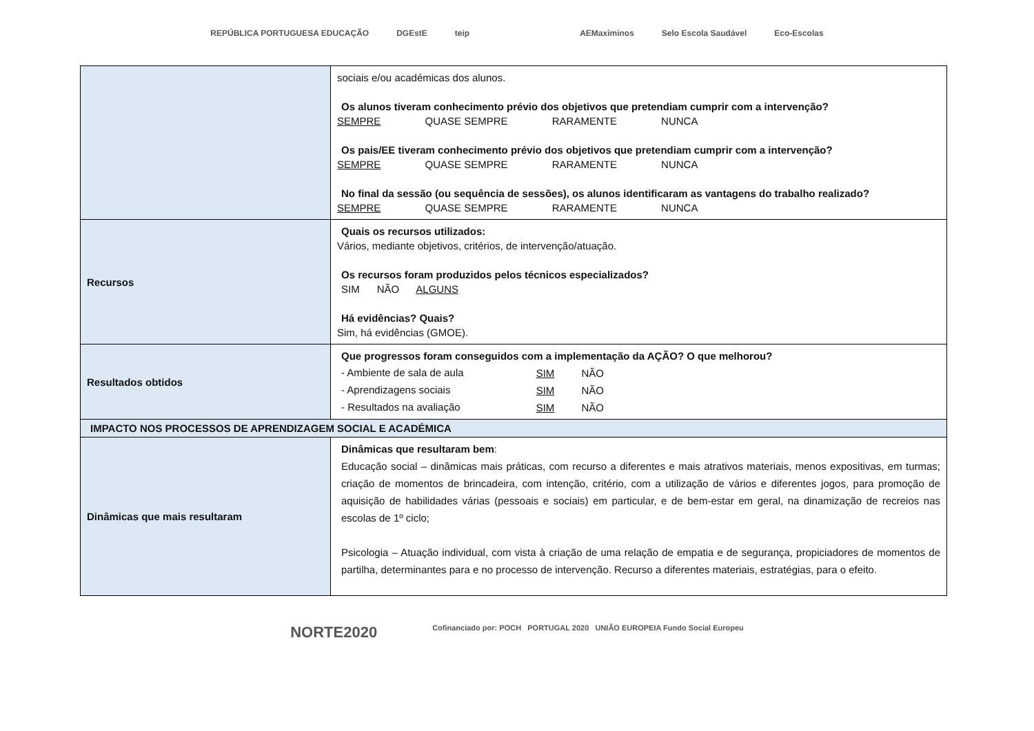REPÚBLICA PORTUGUESA EDUCAÇÃO DGEstE teip AEMaximinos Selo Escola Saudável Eco-Escolas
| | sociais e/ou académicas dos alunos. Os alunos tiveram conhecimento prévio dos objetivos que pretendiam cumprir com a intervenção? SEMPRE QUASE SEMPRE RARAMENTE NUNCA Os pais/EE tiveram conhecimento prévio dos objetivos que pretendiam cumprir com a intervenção? SEMPRE QUASE SEMPRE RARAMENTE NUNCA No final da sessão (ou sequência de sessões), os alunos identificaram as vantagens do trabalho realizado? SEMPRE QUASE SEMPRE RARAMENTE NUNCA |
| Recursos | Quais os recursos utilizados: Vários, mediante objetivos, critérios, de intervenção/atuação. Os recursos foram produzidos pelos técnicos especializados? SIM NÃO ALGUNS Há evidências? Quais? Sim, há evidências (GMOE). |
| Resultados obtidos | Que progressos foram conseguidos com a implementação da AÇÃO? O que melhorou? / - Ambiente de sala de aula / SIM / NÃO / / - Aprendizagens sociais / SIM / NÃO / / - Resultados na avaliação / SIM / NÃO / |
| IMPACTO NOS PROCESSOS DE APRENDIZAGEM SOCIAL E ACADÉMICA | |
| Dinâmicas que mais resultaram | Dinâmicas que resultaram bem : Educação social – dinâmicas mais práticas, com recurso a diferentes e mais atrativos materiais, menos expositivas, em turmas; criação de momentos de brincadeira, com intenção, critério, com a utilização de vários e diferentes jogos, para promoção de aquisição de habilidades várias (pessoais e sociais) em particular, e de bem-estar em geral, na dinamização de recreios nas escolas de 1º ciclo; Psicologia – Atuação individual, com vista à criação de uma relação de empatia e de segurança, propiciadores de momentos de partilha, determinantes para e no processo de intervenção. Recurso a diferentes materiais, estratégias, para o efeito. |
NORTE2020 Cofinanciado por: POCH PORTUGAL 2020 UNIÃO EUROPEIA Fundo Social Europeu